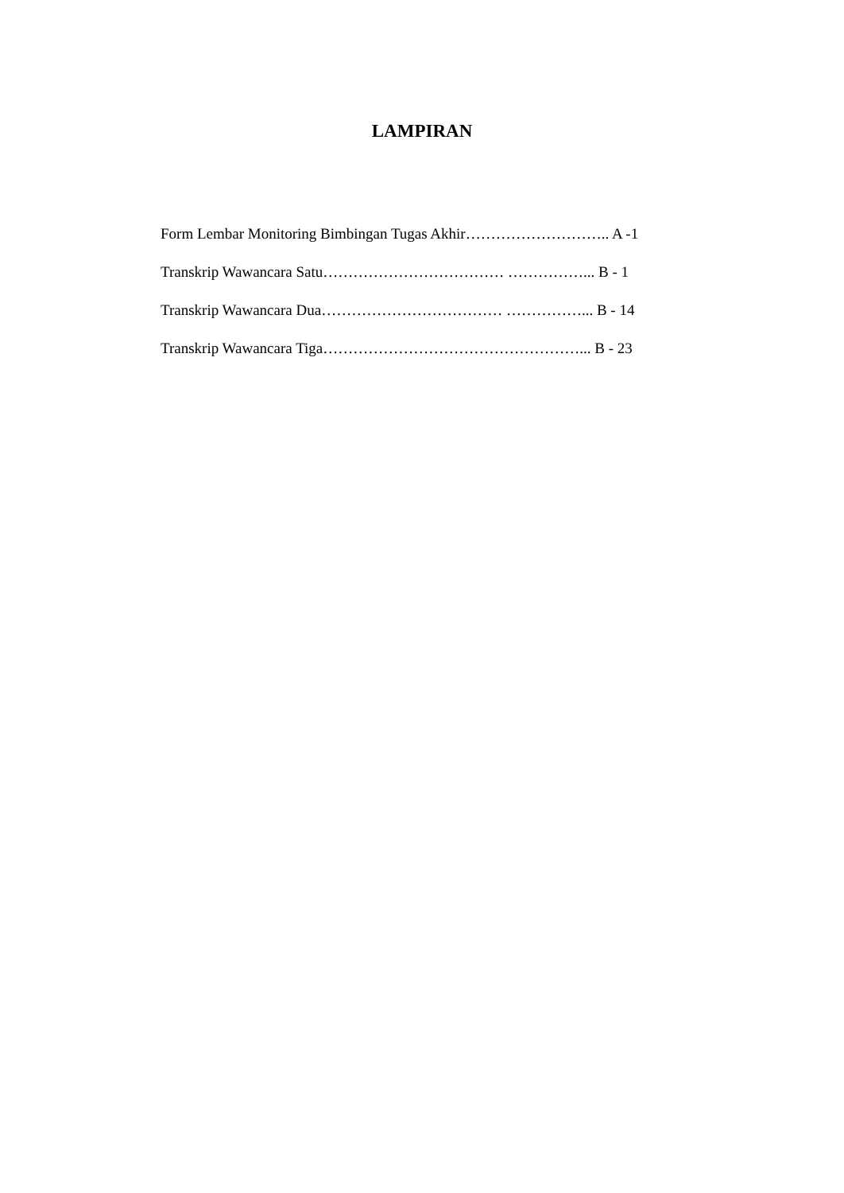LAMPIRAN
Form Lembar Monitoring Bimbingan Tugas Akhir……………………….. A -1
Transkrip Wawancara Satu……………………………… ……………... B - 1
Transkrip Wawancara Dua……………………………… ……………... B - 14
Transkrip Wawancara Tiga……………………………………………... B - 23